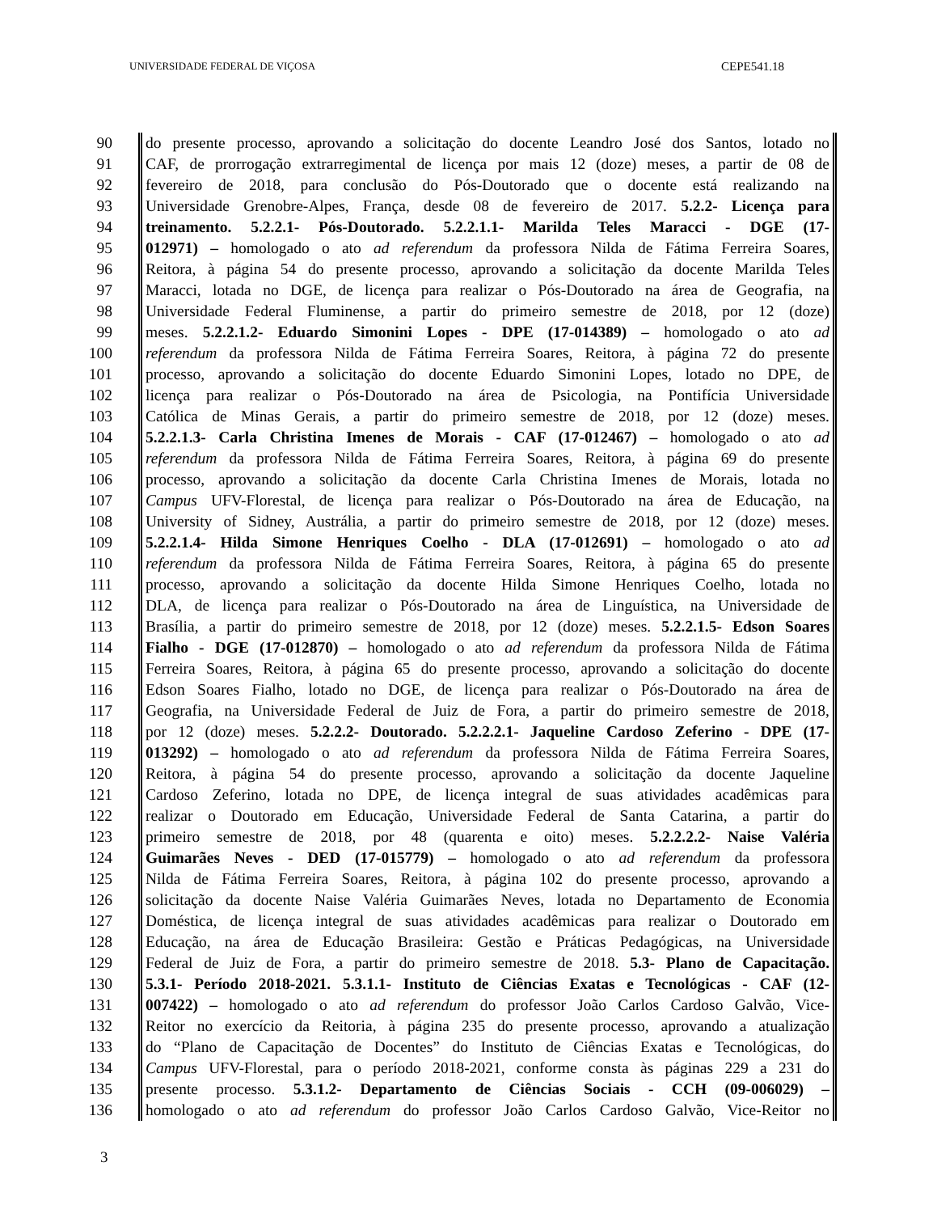UNIVERSIDADE FEDERAL DE VIÇOSA CEPE541.18
90 do presente processo, aprovando a solicitação do docente Leandro José dos Santos, lotado no
91 CAF, de prorrogação extrarregimental de licença por mais 12 (doze) meses, a partir de 08 de
92 fevereiro de 2018, para conclusão do Pós-Doutorado que o docente está realizando na
93 Universidade Grenobre-Alpes, França, desde 08 de fevereiro de 2017. 5.2.2- Licença para
94 treinamento. 5.2.2.1- Pós-Doutorado. 5.2.2.1.1- Marilda Teles Maracci - DGE (17-
95 012971) – homologado o ato ad referendum da professora Nilda de Fátima Ferreira Soares,
96 Reitora, à página 54 do presente processo, aprovando a solicitação da docente Marilda Teles
97 Maracci, lotada no DGE, de licença para realizar o Pós-Doutorado na área de Geografia, na
98 Universidade Federal Fluminense, a partir do primeiro semestre de 2018, por 12 (doze)
99 meses. 5.2.2.1.2- Eduardo Simonini Lopes - DPE (17-014389) – homologado o ato ad
100 referendum da professora Nilda de Fátima Ferreira Soares, Reitora, à página 72 do presente
101 processo, aprovando a solicitação do docente Eduardo Simonini Lopes, lotado no DPE, de
102 licença para realizar o Pós-Doutorado na área de Psicologia, na Pontifícia Universidade
103 Católica de Minas Gerais, a partir do primeiro semestre de 2018, por 12 (doze) meses.
104 5.2.2.1.3- Carla Christina Imenes de Morais - CAF (17-012467) – homologado o ato ad
105 referendum da professora Nilda de Fátima Ferreira Soares, Reitora, à página 69 do presente
106 processo, aprovando a solicitação da docente Carla Christina Imenes de Morais, lotada no
107 Campus UFV-Florestal, de licença para realizar o Pós-Doutorado na área de Educação, na
108 University of Sidney, Austrália, a partir do primeiro semestre de 2018, por 12 (doze) meses.
109 5.2.2.1.4- Hilda Simone Henriques Coelho - DLA (17-012691) – homologado o ato ad
110 referendum da professora Nilda de Fátima Ferreira Soares, Reitora, à página 65 do presente
111 processo, aprovando a solicitação da docente Hilda Simone Henriques Coelho, lotada no
112 DLA, de licença para realizar o Pós-Doutorado na área de Linguística, na Universidade de
113 Brasília, a partir do primeiro semestre de 2018, por 12 (doze) meses. 5.2.2.1.5- Edson Soares
114 Fialho - DGE (17-012870) – homologado o ato ad referendum da professora Nilda de Fátima
115 Ferreira Soares, Reitora, à página 65 do presente processo, aprovando a solicitação do docente
116 Edson Soares Fialho, lotado no DGE, de licença para realizar o Pós-Doutorado na área de
117 Geografia, na Universidade Federal de Juiz de Fora, a partir do primeiro semestre de 2018,
118 por 12 (doze) meses. 5.2.2.2- Doutorado. 5.2.2.2.1- Jaqueline Cardoso Zeferino - DPE (17-
119 013292) – homologado o ato ad referendum da professora Nilda de Fátima Ferreira Soares,
120 Reitora, à página 54 do presente processo, aprovando a solicitação da docente Jaqueline
121 Cardoso Zeferino, lotada no DPE, de licença integral de suas atividades acadêmicas para
122 realizar o Doutorado em Educação, Universidade Federal de Santa Catarina, a partir do
123 primeiro semestre de 2018, por 48 (quarenta e oito) meses. 5.2.2.2.2- Naise Valéria
124 Guimarães Neves - DED (17-015779) – homologado o ato ad referendum da professora
125 Nilda de Fátima Ferreira Soares, Reitora, à página 102 do presente processo, aprovando a
126 solicitação da docente Naise Valéria Guimarães Neves, lotada no Departamento de Economia
127 Doméstica, de licença integral de suas atividades acadêmicas para realizar o Doutorado em
128 Educação, na área de Educação Brasileira: Gestão e Práticas Pedagógicas, na Universidade
129 Federal de Juiz de Fora, a partir do primeiro semestre de 2018. 5.3- Plano de Capacitação.
130 5.3.1- Período 2018-2021. 5.3.1.1- Instituto de Ciências Exatas e Tecnológicas - CAF (12-
131 007422) – homologado o ato ad referendum do professor João Carlos Cardoso Galvão, Vice-
132 Reitor no exercício da Reitoria, à página 235 do presente processo, aprovando a atualização
133 do “Plano de Capacitação de Docentes” do Instituto de Ciências Exatas e Tecnológicas, do
134 Campus UFV-Florestal, para o período 2018-2021, conforme consta às páginas 229 a 231 do
135 presente processo. 5.3.1.2- Departamento de Ciências Sociais - CCH (09-006029) –
136 homologado o ato ad referendum do professor João Carlos Cardoso Galvão, Vice-Reitor no
3